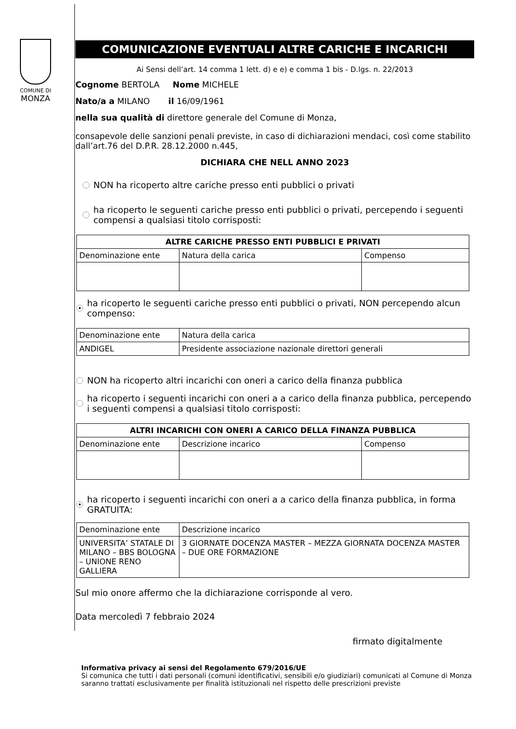COMUNE DI
MONZA
COMUNICAZIONE EVENTUALI ALTRE CARICHE E INCARICHI
Ai Sensi dell’art. 14 comma 1 lett. d) e e) e comma 1 bis - D.lgs. n. 22/2013
Cognome BERTOLA Nome MICHELE
Nato/a a MILANO il 16/09/1961
nella sua qualità di direttore generale del Comune di Monza,
consapevole delle sanzioni penali previste, in caso di dichiarazioni mendaci, così come stabilito dall’art.76 del D.P.R. 28.12.2000 n.445,
DICHIARA CHE NELL ANNO 2023
NON ha ricoperto altre cariche presso enti pubblici o privati
ha ricoperto le seguenti cariche presso enti pubblici o privati, percependo i seguenti compensi a qualsiasi titolo corrisposti:
| ALTRE CARICHE PRESSO ENTI PUBBLICI E PRIVATI | | |
| --- | --- | --- |
| Denominazione ente | Natura della carica | Compenso |
ha ricoperto le seguenti cariche presso enti pubblici o privati, NON percependo alcun compenso:
| Denominazione ente | Natura della carica |
| ANDIGEL | Presidente associazione nazionale direttori generali |
NON ha ricoperto altri incarichi con oneri a carico della finanza pubblica
ha ricoperto i seguenti incarichi con oneri a a carico della finanza pubblica, percependo i seguenti compensi a qualsiasi titolo corrisposti:
| ALTRI INCARICHI CON ONERI A CARICO DELLA FINANZA PUBBLICA | | |
| --- | --- | --- |
| Denominazione ente | Descrizione incarico | Compenso |
ha ricoperto i seguenti incarichi con oneri a a carico della finanza pubblica, in forma GRATUITA:
| Denominazione ente | Descrizione incarico |
| UNIVERSITA’ STATALE DI MILANO – BBS BOLOGNA – UNIONE RENO GALLIERA | 3 GIORNATE DOCENZA MASTER – MEZZA GIORNATA DOCENZA MASTER – DUE ORE FORMAZIONE |
Sul mio onore affermo che la dichiarazione corrisponde al vero.
Data mercoledì 7 febbraio 2024
firmato digitalmente
Informativa privacy ai sensi del Regolamento 679/2016/UE
Si comunica che tutti i dati personali (comuni identificativi, sensibili e/o giudiziari) comunicati al Comune di Monza saranno trattati esclusivamente per finalità istituzionali nel rispetto delle prescrizioni previste